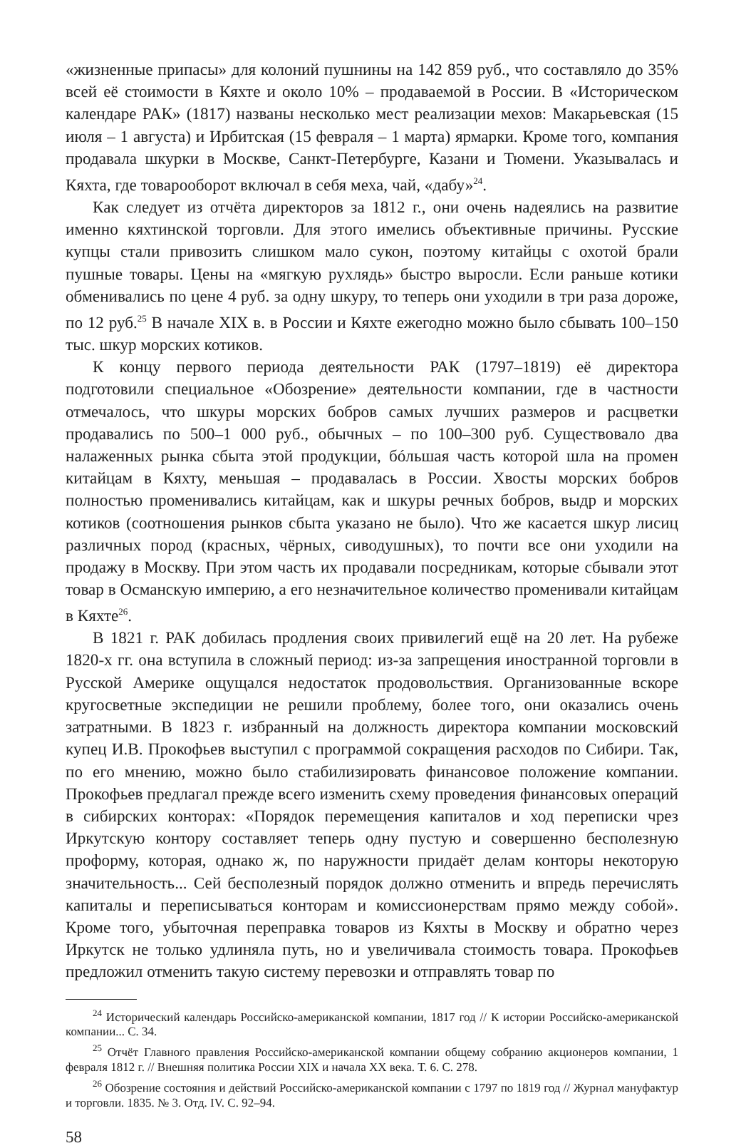«жизненные припасы» для колоний пушнины на 142 859 руб., что составляло до 35% всей её стоимости в Кяхте и около 10% – продаваемой в России. В «Историческом календаре РАК» (1817) названы несколько мест реализации мехов: Макарьевская (15 июля – 1 августа) и Ирбитская (15 февраля – 1 марта) ярмарки. Кроме того, компания продавала шкурки в Москве, Санкт-Петербурге, Казани и Тюмени. Указывалась и Кяхта, где товарооборот включал в себя меха, чай, «дабу»<sup>24</sup>.
Как следует из отчёта директоров за 1812 г., они очень надеялись на развитие именно кяхтинской торговли. Для этого имелись объективные причины. Русские купцы стали привозить слишком мало сукон, поэтому китайцы с охотой брали пушные товары. Цены на «мягкую рухлядь» быстро выросли. Если раньше котики обменивались по цене 4 руб. за одну шкуру, то теперь они уходили в три раза дороже, по 12 руб.<sup>25</sup> В начале XIX в. в России и Кяхте ежегодно можно было сбывать 100–150 тыс. шкур морских котиков.
К концу первого периода деятельности РАК (1797–1819) её директора подготовили специальное «Обозрение» деятельности компании, где в частности отмечалось, что шкуры морских бобров самых лучших размеров и расцветки продавались по 500–1 000 руб., обычных – по 100–300 руб. Существовало два налаженных рынка сбыта этой продукции, бóльшая часть которой шла на промен китайцам в Кяхту, меньшая – продавалась в России. Хвосты морских бобров полностью променивались китайцам, как и шкуры речных бобров, выдр и морских котиков (соотношения рынков сбыта указано не было). Что же касается шкур лисиц различных пород (красных, чёрных, сиводушных), то почти все они уходили на продажу в Москву. При этом часть их продавали посредникам, которые сбывали этот товар в Османскую империю, а его незначительное количество променивали китайцам в Кяхте<sup>26</sup>.
В 1821 г. РАК добилась продления своих привилегий ещё на 20 лет. На рубеже 1820-х гг. она вступила в сложный период: из-за запрещения иностранной торговли в Русской Америке ощущался недостаток продовольствия. Организованные вскоре кругосветные экспедиции не решили проблему, более того, они оказались очень затратными. В 1823 г. избранный на должность директора компании московский купец И.В. Прокофьев выступил с программой сокращения расходов по Сибири. Так, по его мнению, можно было стабилизировать финансовое положение компании. Прокофьев предлагал прежде всего изменить схему проведения финансовых операций в сибирских конторах: «Порядок перемещения капиталов и ход переписки чрез Иркутскую контору составляет теперь одну пустую и совершенно бесполезную проформу, которая, однако ж, по наружности придаёт делам конторы некоторую значительность... Сей бесполезный порядок должно отменить и впредь перечислять капиталы и переписываться конторам и комиссионерствам прямо между собой». Кроме того, убыточная переправка товаров из Кяхты в Москву и обратно через Иркутск не только удлиняла путь, но и увеличивала стоимость товара. Прокофьев предложил отменить такую систему перевозки и отправлять товар по
<sup>24</sup> Исторический календарь Российско-американской компании, 1817 год // К истории Российско-американской компании... С. 34.
<sup>25</sup> Отчёт Главного правления Российско-американской компании общему собранию акционеров компании, 1 февраля 1812 г. // Внешняя политика России XIX и начала XX века. Т. 6. С. 278.
<sup>26</sup> Обозрение состояния и действий Российско-американской компании с 1797 по 1819 год // Журнал мануфактур и торговли. 1835. № 3. Отд. IV. С. 92–94.
58